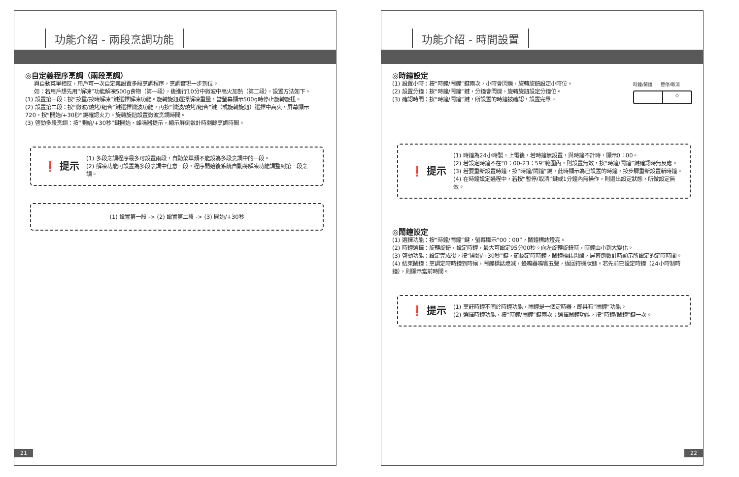功能介紹 - 兩段烹調功能
◎自定義程序烹調（兩段烹調）
與自動菜單相反，用戶可一次自定義設置多段烹調程序，烹調實現一步到位。
如：若用戶想先用“解凍”功能解凍500g食物（第一段），後進行10分中微波中高火加熱（第二段），設置方法如下。
(1) 設置第一段：按“按重/按時解凍”鍵選擇解凍功能。旋轉旋鈕選擇解凍重量，當螢幕顯示500g時停止旋轉旋扭。
(2) 設置第二段：按“微波/燒烤/組合”鍵選擇微波功能，再按“微波/燒烤/組合”鍵（或旋轉旋鈕）選擇中高火，屏幕顯示720，按“開始/+30秒”鍵確認火力。旋轉旋鈕設置微波烹調時間。
(3) 啓動多段烹調：按“開始/+30秒”鍵開始，蜂鳴器提示，顯示屏倒數計時剩餘烹調時間。
❗ 提示
(1) 多段烹調程序最多可設置兩段，自動菜單類不能設為多段烹調中的一段。
(2) 解凍功能可設置為多段烹調中任意一段，程序開始後系統自動將解凍功能調整到第一段烹調。
(1) 設置第一段 -> (2) 設置第二段 -> (3) 開始/+30秒
21
功能介紹 - 時間設置
◎時鐘設定
(1) 設置小時：按“時鐘/鬧鐘”鍵兩次，小時會閃爍，旋轉旋鈕設定小時位。
(2) 設置分鐘：按“時鐘/鬧鐘”鍵，分鐘會閃爍，旋轉旋鈕設定分鐘位。
(3) 確認時間：按“時鐘/鬧鐘”鍵，所設置的時鐘被確認，設置完畢。
時鐘/鬧鐘 暫停/取消
◇
❗ 提示
(1) 時鐘為24小時製，上電後，若時鐘無設置，與時鐘不計時，顯示0：00。
(2) 若設定時鐘不在“0：00-23：59”範圍內，則設置無效，按“時鐘/鬧鐘”鍵確認時無反應。
(3) 若要重新設置時鐘，按“時鐘/鬧鐘”鍵，此時顯示為已設置的時鐘，按步驟重新設置新時鐘。
(4) 在時鐘設定過程中，若按“暫停/取消”鍵或1分鐘內無操作，則退出設定狀態，所做設定無效。
◎鬧鐘設定
(1) 選擇功能：按“時鐘/鬧鐘”鍵，螢幕顯示“00：00”，鬧鐘標誌燈亮。
(2) 時鐘選擇：旋轉旋鈕，設定時鐘，最大可設定95分00秒。向左旋轉旋鈕時，時鐘由小到大變化。
(3) 啓動功能：設定完成後，按“開始/+30秒”鍵，確認定時時鐘，鬧鐘標誌閃爍，屏幕倒數計時顯示所設定的定時時間。
(4) 結束鬧鐘：烹調定時時鐘到時候，鬧鐘標誌熄滅，蜂鳴器鳴響五聲，返回待機狀態。若先前已設定時鐘（24小時制時鐘），則顯示當前時間。
❗ 提示
(1) 烹飪時鐘不同於時鐘功能，鬧鐘是一個定時器，即具有“鬧鐘”功能。
(2) 選擇時鐘功能，按“時鐘/鬧鐘”鍵兩次；選擇鬧鐘功能，按“時鐘/鬧鐘”鍵一次。
22